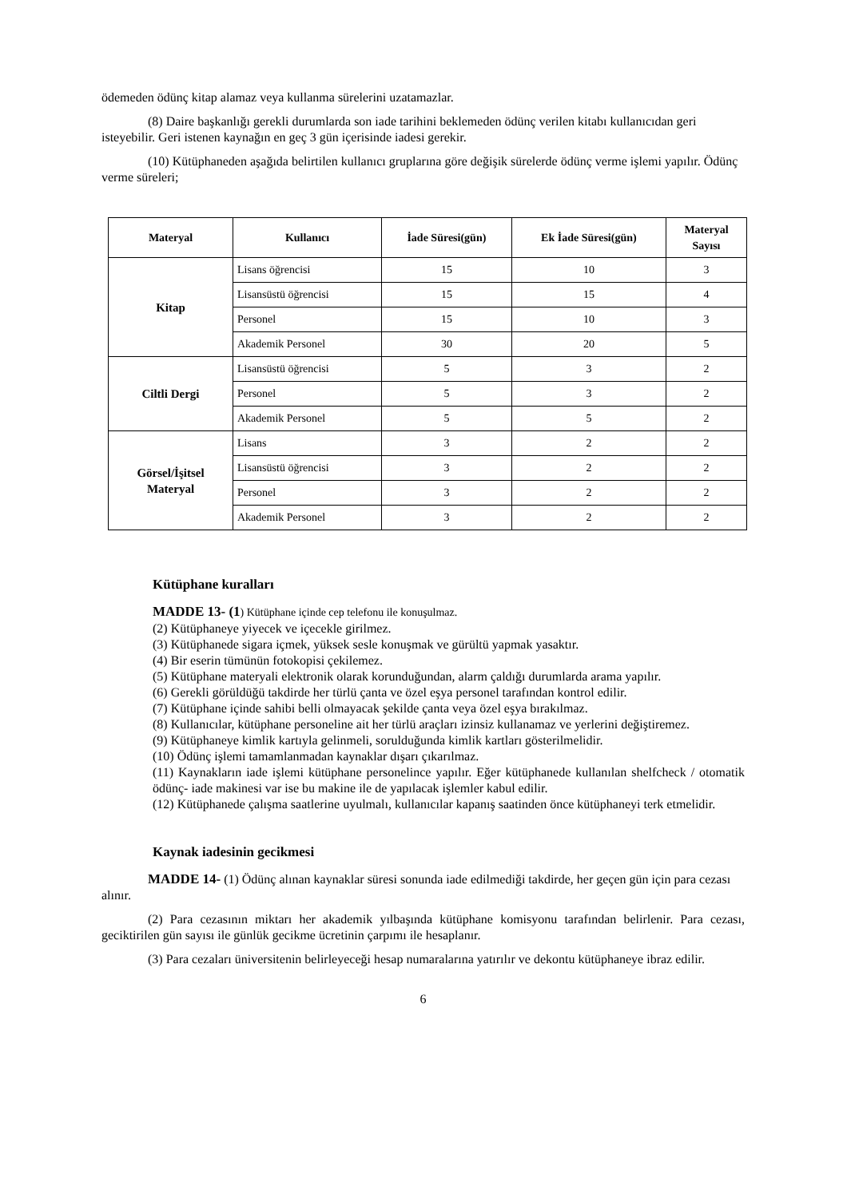ödemeden ödünç kitap alamaz veya kullanma sürelerini uzatamazlar.
(8) Daire başkanlığı gerekli durumlarda son iade tarihini beklemeden ödünç verilen kitabı kullanıcıdan geri isteyebilir. Geri istenen kaynağın en geç 3 gün içerisinde iadesi gerekir.
(10) Kütüphaneden aşağıda belirtilen kullanıcı gruplarına göre değişik sürelerde ödünç verme işlemi yapılır. Ödünç verme süreleri;
| Materyal | Kullanıcı | İade Süresi(gün) | Ek İade Süresi(gün) | Materyal Sayısı |
| --- | --- | --- | --- | --- |
| Kitap | Lisans öğrencisi | 15 | 10 | 3 |
| | Lisansüstü öğrencisi | 15 | 15 | 4 |
| | Personel | 15 | 10 | 3 |
| | Akademik Personel | 30 | 20 | 5 |
| Ciltli Dergi | Lisansüstü öğrencisi | 5 | 3 | 2 |
| | Personel | 5 | 3 | 2 |
| | Akademik Personel | 5 | 5 | 2 |
| Görsel/İşitsel Materyal | Lisans | 3 | 2 | 2 |
| | Lisansüstü öğrencisi | 3 | 2 | 2 |
| | Personel | 3 | 2 | 2 |
| | Akademik Personel | 3 | 2 | 2 |
Kütüphane kuralları
MADDE 13- (1) Kütüphane içinde cep telefonu ile konuşulmaz.
(2) Kütüphaneye yiyecek ve içecekle girilmez.
(3) Kütüphanede sigara içmek, yüksek sesle konuşmak ve gürültü yapmak yasaktır.
(4) Bir eserin tümünün fotokopisi çekilemez.
(5) Kütüphane materyali elektronik olarak korunduğundan, alarm çaldığı durumlarda arama yapılır.
(6) Gerekli görüldüğü takdirde her türlü çanta ve özel eşya personel tarafından kontrol edilir.
(7) Kütüphane içinde sahibi belli olmayacak şekilde çanta veya özel eşya bırakılmaz.
(8) Kullanıcılar, kütüphane personeline ait her türlü araçları izinsiz kullanamaz ve yerlerini değiştiremez.
(9) Kütüphaneye kimlik kartıyla gelinmeli, sorulduğunda kimlik kartları gösterilmelidir.
(10) Ödünç işlemi tamamlanmadan kaynaklar dışarı çıkarılmaz.
(11) Kaynakların iade işlemi kütüphane personelince yapılır. Eğer kütüphanede kullanılan shelfcheck / otomatik ödünç- iade makinesi var ise bu makine ile de yapılacak işlemler kabul edilir.
(12) Kütüphanede çalışma saatlerine uyulmalı, kullanıcılar kapanış saatinden önce kütüphaneyi terk etmelidir.
Kaynak iadesinin gecikmesi
MADDE 14- (1) Ödünç alınan kaynaklar süresi sonunda iade edilmediği takdirde, her geçen gün için para cezası alınır.
(2) Para cezasının miktarı her akademik yılbaşında kütüphane komisyonu tarafından belirlenir. Para cezası, geciktirilen gün sayısı ile günlük gecikme ücretinin çarpımı ile hesaplanır.
(3) Para cezaları üniversitenin belirleyeceği hesap numaralarına yatırılır ve dekontu kütüphaneye ibraz edilir.
6